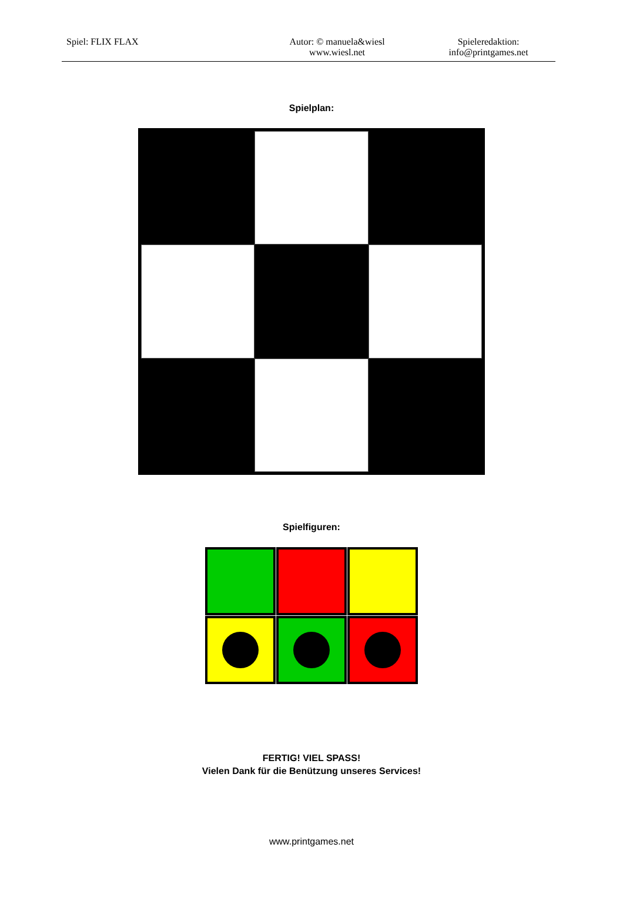Spiel: FLIX FLAX Autor: © manuela&wiesl
www.wiesl.net
Spieleredaktion:
info@printgames.net
Spielplan:
Spielfiguren:
FERTIG! VIEL SPASS!
Vielen Dank für die Benützung unseres Services!
www.printgames.net